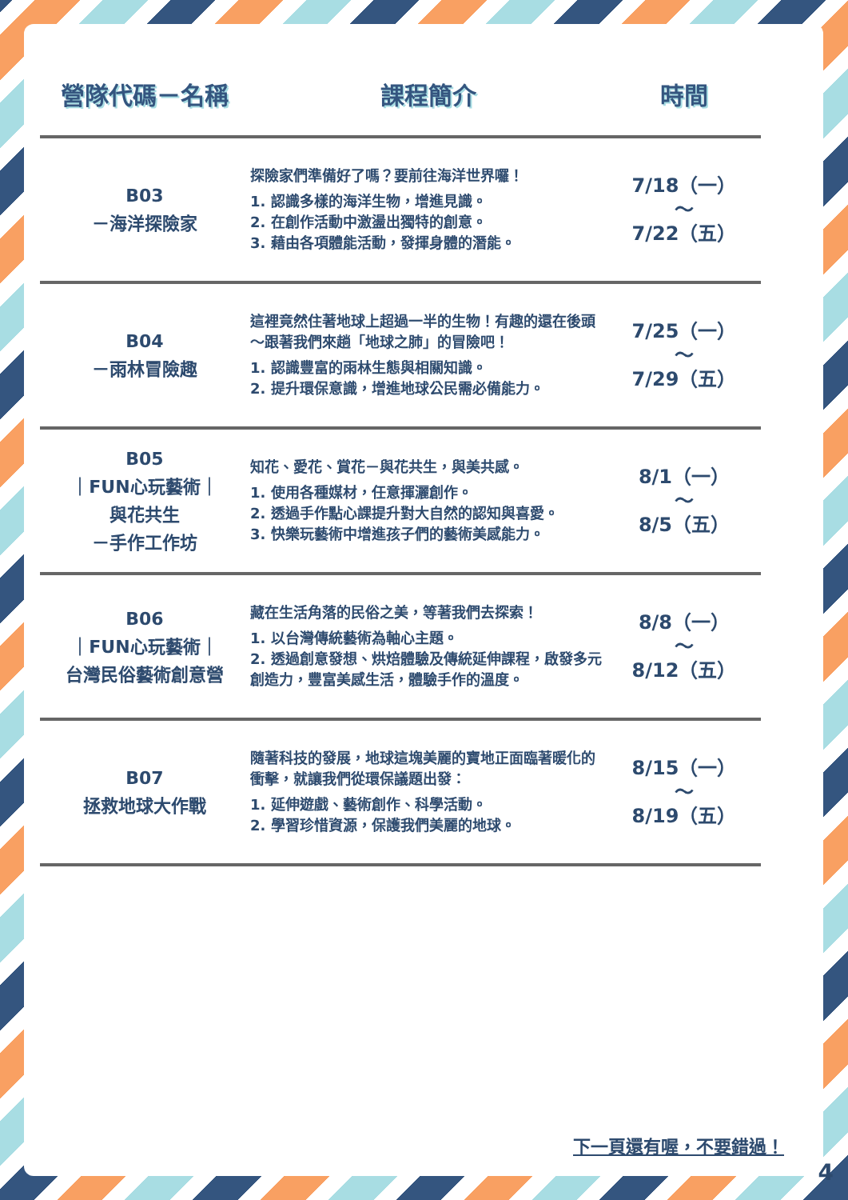| 營隊代碼－名稱 | 課程簡介 | 時間 |
| --- | --- | --- |
| B03 －海洋探險家 | 探險家們準備好了嗎？要前往海洋世界囉！ 1. 認識多樣的海洋生物，增進見識。 2. 在創作活動中激盪出獨特的創意。 3. 藉由各項體能活動，發揮身體的潛能。 | 7/18（一） ～ 7/22（五） |
| B04 －雨林冒險趣 | 這裡竟然住著地球上超過一半的生物！有趣的還在後頭～跟著我們來趟「地球之肺」的冒險吧！ 1. 認識豐富的雨林生態與相關知識。 2. 提升環保意識，增進地球公民需必備能力。 | 7/25（一） ～ 7/29（五） |
| B05 ｜FUN心玩藝術｜ 與花共生 －手作工作坊 | 知花、愛花、賞花－與花共生，與美共感。 1. 使用各種媒材，任意揮灑創作。 2. 透過手作點心課提升對大自然的認知與喜愛。 3. 快樂玩藝術中增進孩子們的藝術美感能力。 | 8/1（一） ～ 8/5（五） |
| B06 ｜FUN心玩藝術｜ 台灣民俗藝術創意營 | 藏在生活角落的民俗之美，等著我們去探索！ 1. 以台灣傳統藝術為軸心主題。 2. 透過創意發想、烘焙體驗及傳統延伸課程，啟發多元創造力，豐富美感生活，體驗手作的溫度。 | 8/8（一） ～ 8/12（五） |
| B07 拯救地球大作戰 | 隨著科技的發展，地球這塊美麗的寶地正面臨著暖化的衝擊，就讓我們從環保議題出發： 1. 延伸遊戲、藝術創作、科學活動。 2. 學習珍惜資源，保護我們美麗的地球。 | 8/15（一） ～ 8/19（五） |
下一頁還有喔，不要錯過！
4